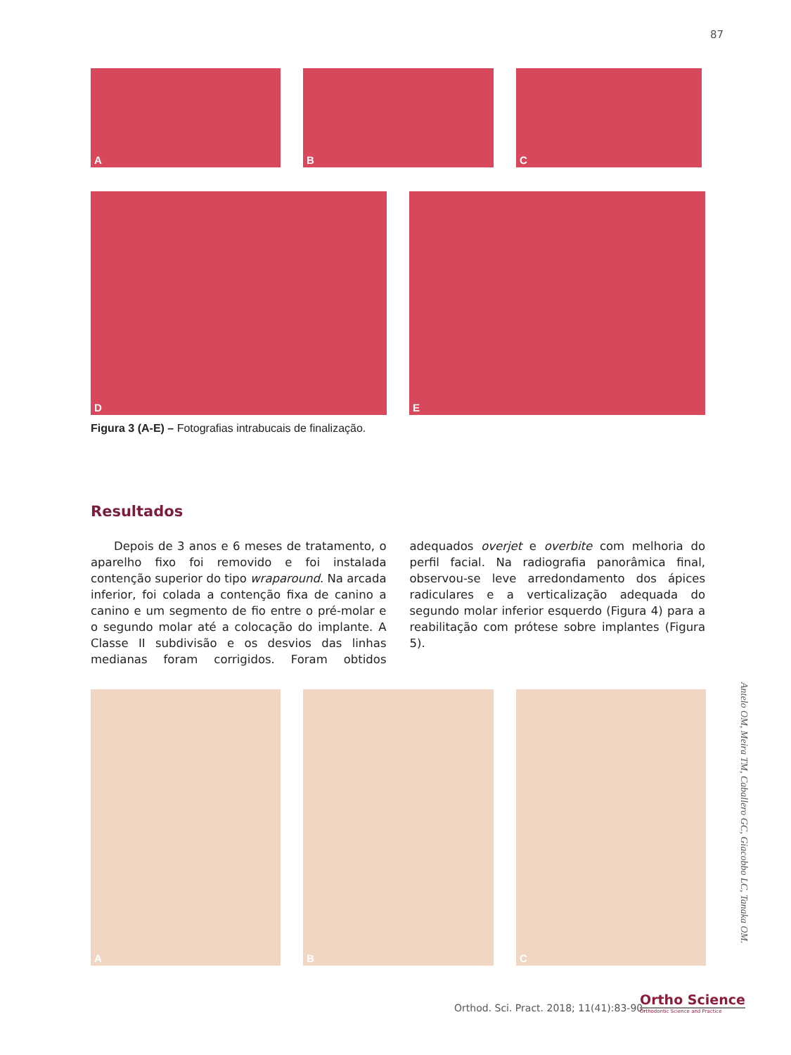87
A B C
D E
Figura 3 (A-E) – Fotografias intrabucais de finalização.
Resultados
Depois de 3 anos e 6 meses de tratamento, o aparelho fixo foi removido e foi instalada contenção superior do tipo wraparound. Na arcada inferior, foi colada a contenção fixa de canino a canino e um segmento de fio entre o pré-molar e o segundo molar até a colocação do implante. A Classe II subdivisão e os desvios das linhas medianas foram corrigidos. Foram obtidos adequados overjet e overbite com melhoria do perfil facial. Na radiografia panorâmica final, observou-se leve arredondamento dos ápices radiculares e a verticalização adequada do segundo molar inferior esquerdo (Figura 4) para a reabilitação com prótese sobre implantes (Figura 5).
A B C
Antelo OM, Meira TM, Caballero GC, Giacobbo LC, Tanaka OM.
Orthod. Sci. Pract. 2018; 11(41):83-90.
Ortho Science
Orthodontic Science and Practice